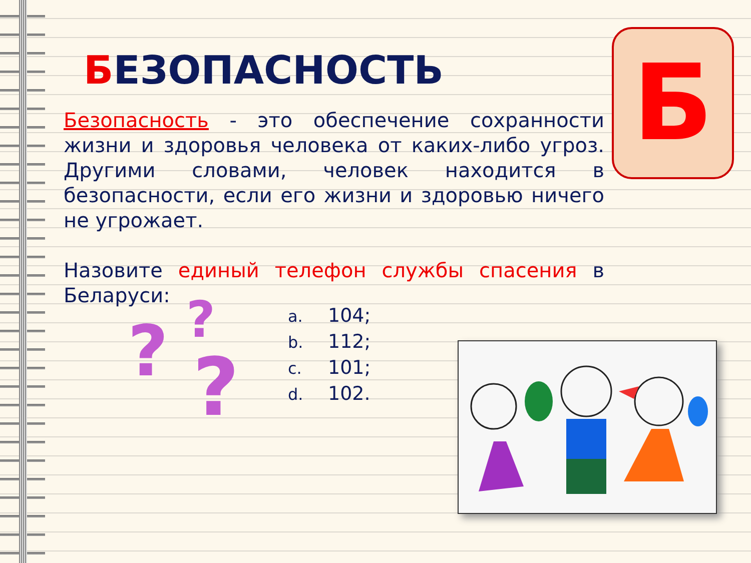Б
БЕЗОПАСНОСТЬ
Безопасность - это обеспечение сохранности жизни и здоровья человека от каких-либо угроз. Другими словами, человек находится в безопасности, если его жизни и здоровью ничего не угрожает.
Назовите единый телефон службы спасения в Беларуси:
? ?
?
a. 104;
b. 112;
c. 101;
d. 102.